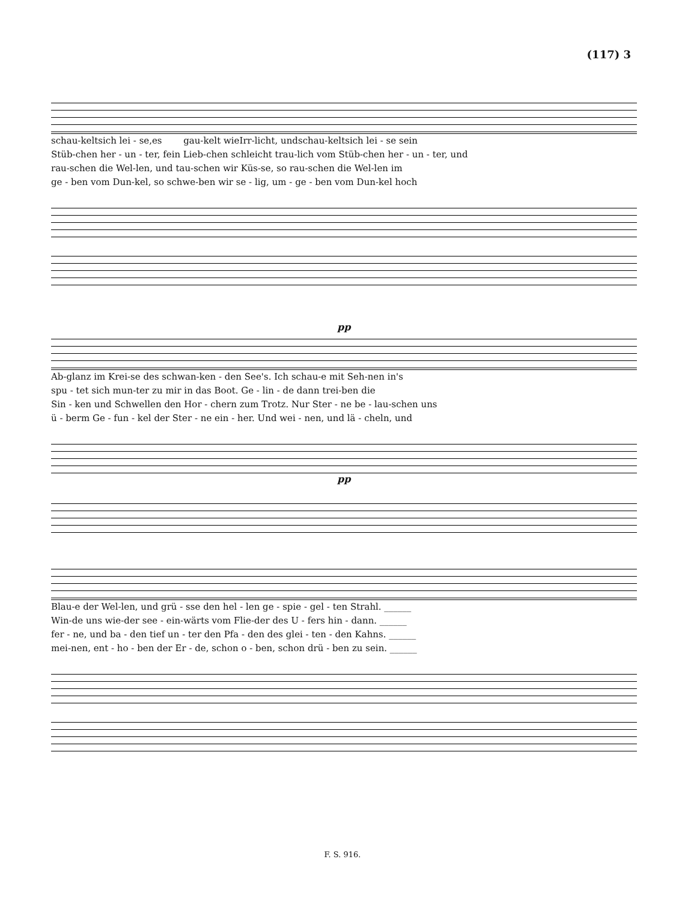(117) 3
schau-kelt
sich lei - se,
es
gau-kelt wie
Irr-licht, und
schau-kelt
sich lei - se sein
Stüb-chen her - un - ter, fein Lieb-chen schleicht trau-lich vom Stüb-chen her - un - ter, und
rau-schen die Wel-len, und tau-schen wir Küs-se, so rau-schen die Wel-len im
ge - ben vom Dun-kel, so schwe-ben wir se - lig, um - ge - ben vom Dun-kel hoch
pp
Ab-glanz im Krei-se des schwan-ken - den See's. Ich schau-e mit Seh-nen in's
spu - tet sich mun-ter zu mir in das Boot. Ge - lin - de dann trei-ben die
Sin - ken und Schwellen den Hor - chern zum Trotz. Nur Ster - ne be - lau-schen uns
ü - berm Ge - fun - kel der Ster - ne ein - her. Und wei - nen, und lä - cheln, und
pp
Blau-e der Wel-len, und grü - sse den hel - len ge - spie - gel - ten Strahl. ______
Win-de uns wie-der see - ein-wärts vom Flie-der des U - fers hin - dann. ______
fer - ne, und ba - den tief un - ter den Pfa - den des glei - ten - den Kahns. ______
mei-nen, ent - ho - ben der Er - de, schon o - ben, schon drü - ben zu sein. ______
F. S. 916.